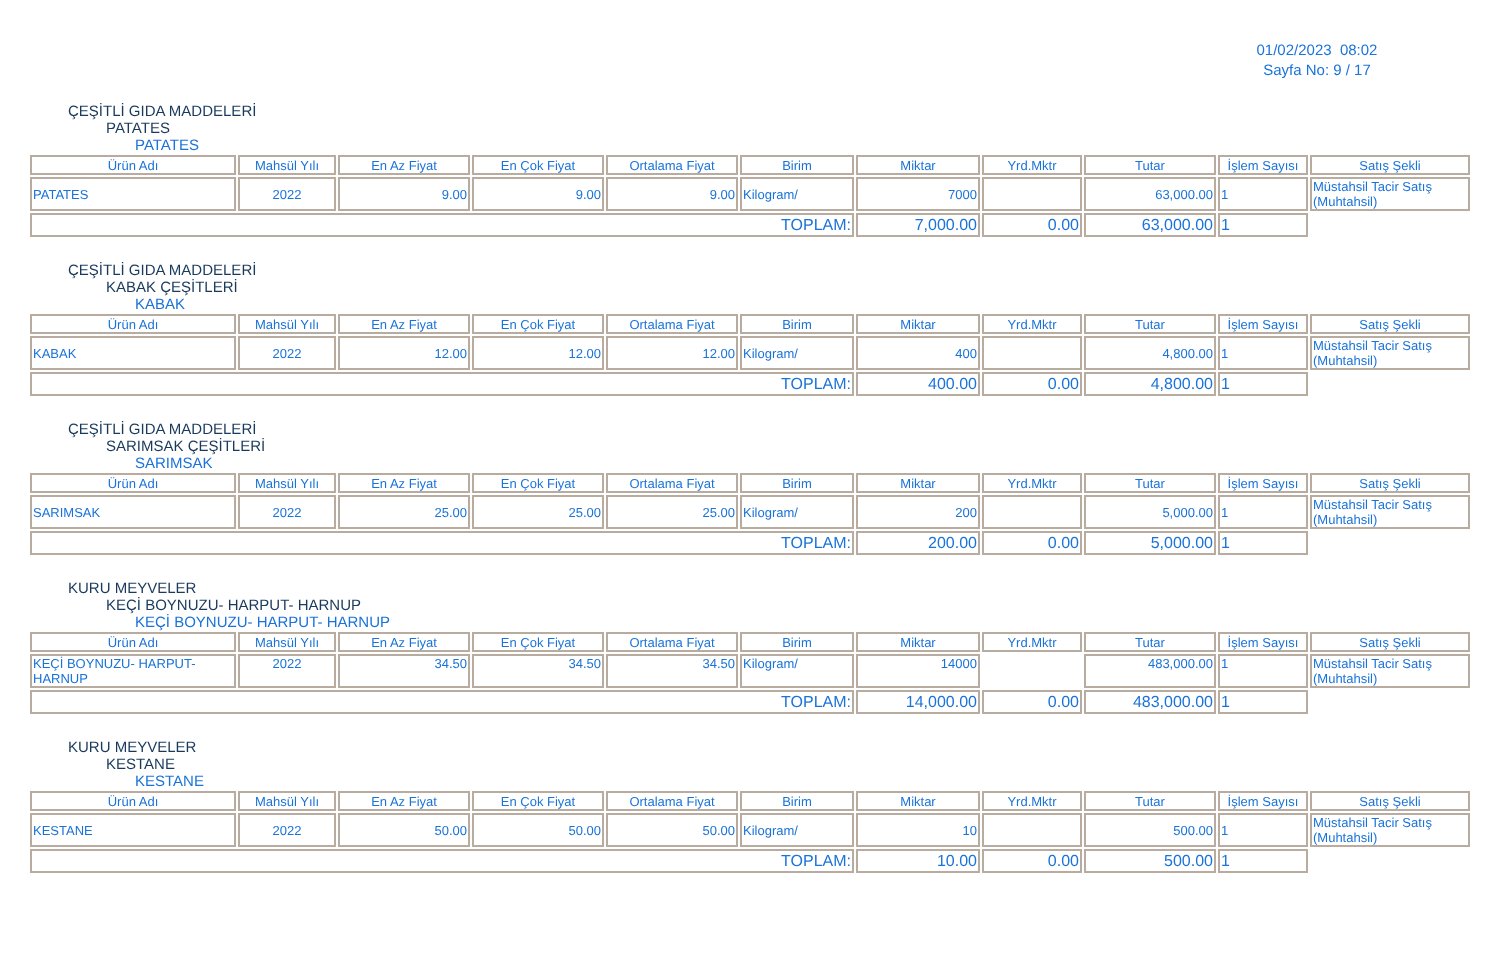01/02/2023 08:02
Sayfa No: 9 / 17
ÇEŞİTLİ GIDA MADDELERİ
PATATES
PATATES
| Ürün Adı | Mahsül Yılı | En Az Fiyat | En Çok Fiyat | Ortalama Fiyat | Birim | Miktar | Yrd.Mktr | Tutar | İşlem Sayısı | Satış Şekli |
| --- | --- | --- | --- | --- | --- | --- | --- | --- | --- | --- |
| PATATES | 2022 | 9.00 | 9.00 | 9.00 | Kilogram/ | 7000 | | 63,000.00 | 1 | Müstahsil Tacir Satış (Muhtahsil) |
| TOPLAM: | | | | | | 7,000.00 | 0.00 | 63,000.00 | 1 | |
ÇEŞİTLİ GIDA MADDELERİ
KABAK ÇEŞİTLERİ
KABAK
| Ürün Adı | Mahsül Yılı | En Az Fiyat | En Çok Fiyat | Ortalama Fiyat | Birim | Miktar | Yrd.Mktr | Tutar | İşlem Sayısı | Satış Şekli |
| --- | --- | --- | --- | --- | --- | --- | --- | --- | --- | --- |
| KABAK | 2022 | 12.00 | 12.00 | 12.00 | Kilogram/ | 400 | | 4,800.00 | 1 | Müstahsil Tacir Satış (Muhtahsil) |
| TOPLAM: | | | | | | 400.00 | 0.00 | 4,800.00 | 1 | |
ÇEŞİTLİ GIDA MADDELERİ
SARIMSAK ÇEŞİTLERİ
SARIMSAK
| Ürün Adı | Mahsül Yılı | En Az Fiyat | En Çok Fiyat | Ortalama Fiyat | Birim | Miktar | Yrd.Mktr | Tutar | İşlem Sayısı | Satış Şekli |
| --- | --- | --- | --- | --- | --- | --- | --- | --- | --- | --- |
| SARIMSAK | 2022 | 25.00 | 25.00 | 25.00 | Kilogram/ | 200 | | 5,000.00 | 1 | Müstahsil Tacir Satış (Muhtahsil) |
| TOPLAM: | | | | | | 200.00 | 0.00 | 5,000.00 | 1 | |
KURU MEYVELER
KEÇİ BOYNUZU- HARPUT- HARNUP
KEÇİ BOYNUZU- HARPUT- HARNUP
| Ürün Adı | Mahsül Yılı | En Az Fiyat | En Çok Fiyat | Ortalama Fiyat | Birim | Miktar | Yrd.Mktr | Tutar | İşlem Sayısı | Satış Şekli |
| --- | --- | --- | --- | --- | --- | --- | --- | --- | --- | --- |
| KEÇİ BOYNUZU- HARPUT- HARNUP | 2022 | 34.50 | 34.50 | 34.50 | Kilogram/ | 14000 | | 483,000.00 | 1 | Müstahsil Tacir Satış (Muhtahsil) |
| TOPLAM: | | | | | | 14,000.00 | 0.00 | 483,000.00 | 1 | |
KURU MEYVELER
KESTANE
KESTANE
| Ürün Adı | Mahsül Yılı | En Az Fiyat | En Çok Fiyat | Ortalama Fiyat | Birim | Miktar | Yrd.Mktr | Tutar | İşlem Sayısı | Satış Şekli |
| --- | --- | --- | --- | --- | --- | --- | --- | --- | --- | --- |
| KESTANE | 2022 | 50.00 | 50.00 | 50.00 | Kilogram/ | 10 | | 500.00 | 1 | Müstahsil Tacir Satış (Muhtahsil) |
| TOPLAM: | | | | | | 10.00 | 0.00 | 500.00 | 1 | |